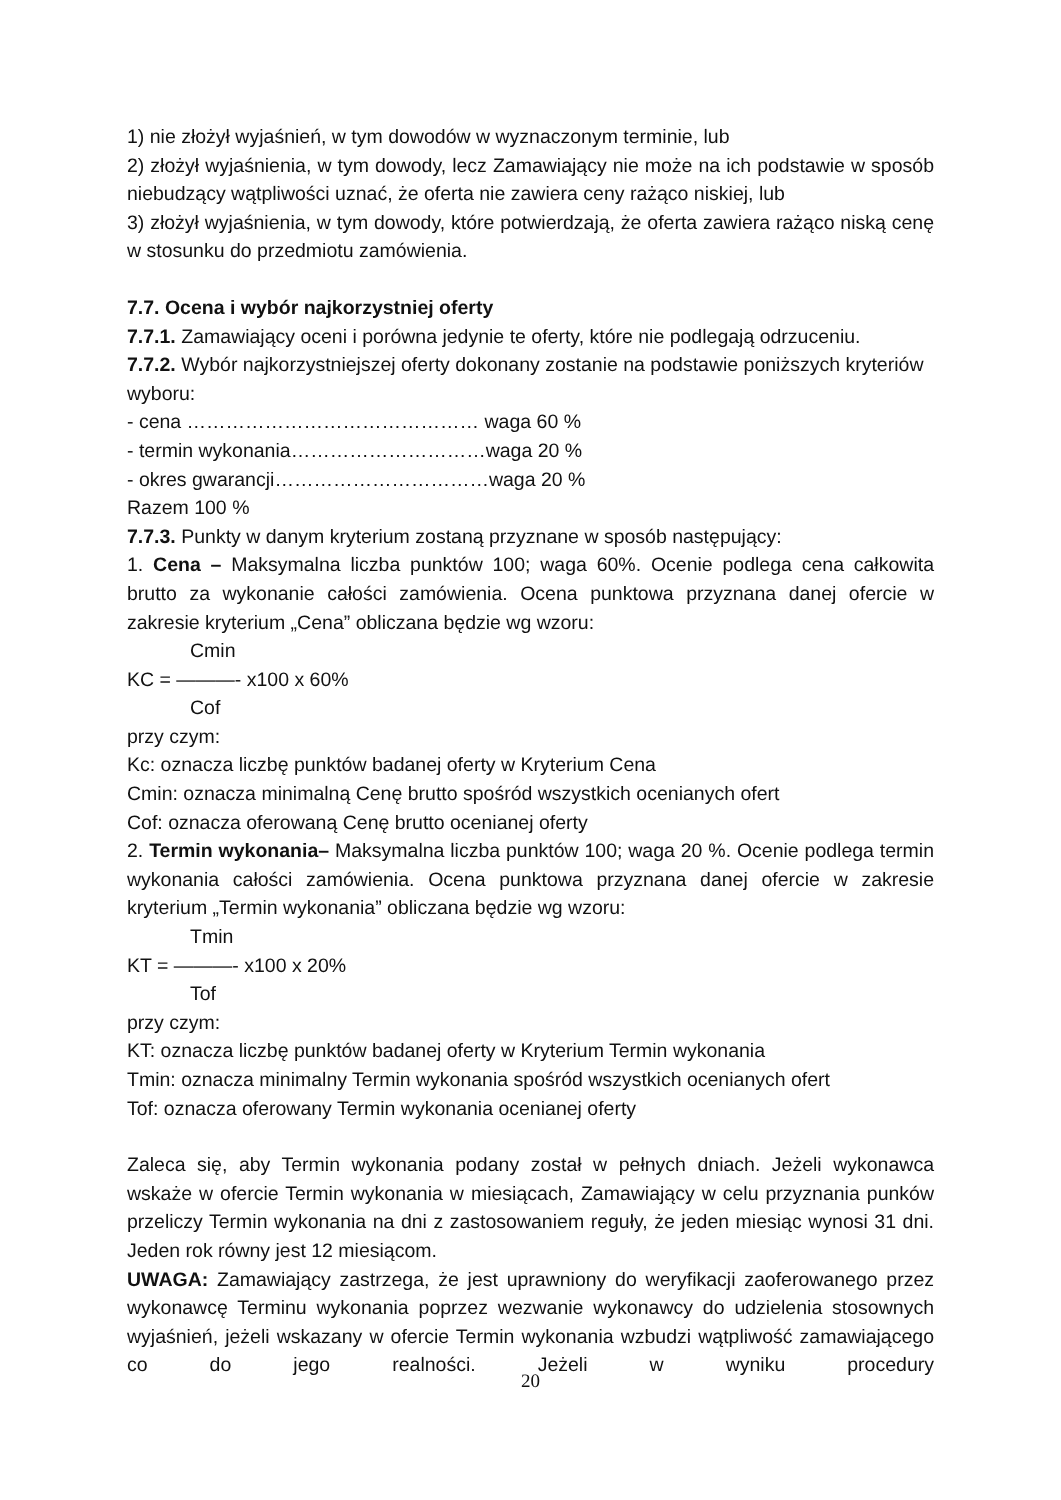1) nie złożył wyjaśnień, w tym dowodów w wyznaczonym terminie, lub
2) złożył wyjaśnienia, w tym dowody, lecz Zamawiający nie może na ich podstawie w sposób niebudzący wątpliwości uznać, że oferta nie zawiera ceny rażąco niskiej, lub
3) złożył wyjaśnienia, w tym dowody, które potwierdzają, że oferta zawiera rażąco niską cenę w stosunku do przedmiotu zamówienia.
7.7. Ocena i wybór najkorzystniej oferty
7.7.1. Zamawiający oceni i porówna jedynie te oferty, które nie podlegają odrzuceniu.
7.7.2. Wybór najkorzystniejszej oferty dokonany zostanie na podstawie poniższych kryteriów wyboru:
- cena ……………………………………… waga 60 %
- termin wykonania…………………………waga 20 %
- okres gwarancji……………………………waga 20 %
Razem 100 %
7.7.3. Punkty w danym kryterium zostaną przyznane w sposób następujący:
1. Cena – Maksymalna liczba punktów 100; waga 60%. Ocenie podlega cena całkowita brutto za wykonanie całości zamówienia. Ocena punktowa przyznana danej ofercie w zakresie kryterium „Cena” obliczana będzie wg wzoru:
Cmin
KC = ———- x100 x 60%
Cof
przy czym:
Kc: oznacza liczbę punktów badanej oferty w Kryterium Cena
Cmin: oznacza minimalną Cenę brutto spośród wszystkich ocenianych ofert
Cof: oznacza oferowaną Cenę brutto ocenianej oferty
2. Termin wykonania– Maksymalna liczba punktów 100; waga 20 %. Ocenie podlega termin wykonania całości zamówienia. Ocena punktowa przyznana danej ofercie w zakresie kryterium „Termin wykonania” obliczana będzie wg wzoru:
Tmin
KT = ———- x100 x 20%
Tof
przy czym:
KT: oznacza liczbę punktów badanej oferty w Kryterium Termin wykonania
Tmin: oznacza minimalny Termin wykonania spośród wszystkich ocenianych ofert
Tof: oznacza oferowany Termin wykonania ocenianej oferty
Zaleca się, aby Termin wykonania podany został w pełnych dniach. Jeżeli wykonawca wskaże w ofercie Termin wykonania w miesiącach, Zamawiający w celu przyznania punków przeliczy Termin wykonania na dni z zastosowaniem reguły, że jeden miesiąc wynosi 31 dni. Jeden rok równy jest 12 miesiącom.
UWAGA: Zamawiający zastrzega, że jest uprawniony do weryfikacji zaoferowanego przez wykonawcę Terminu wykonania poprzez wezwanie wykonawcy do udzielenia stosownych wyjaśnień, jeżeli wskazany w ofercie Termin wykonania wzbudzi wątpliwość zamawiającego co do jego realności. Jeżeli w wyniku procedury
20